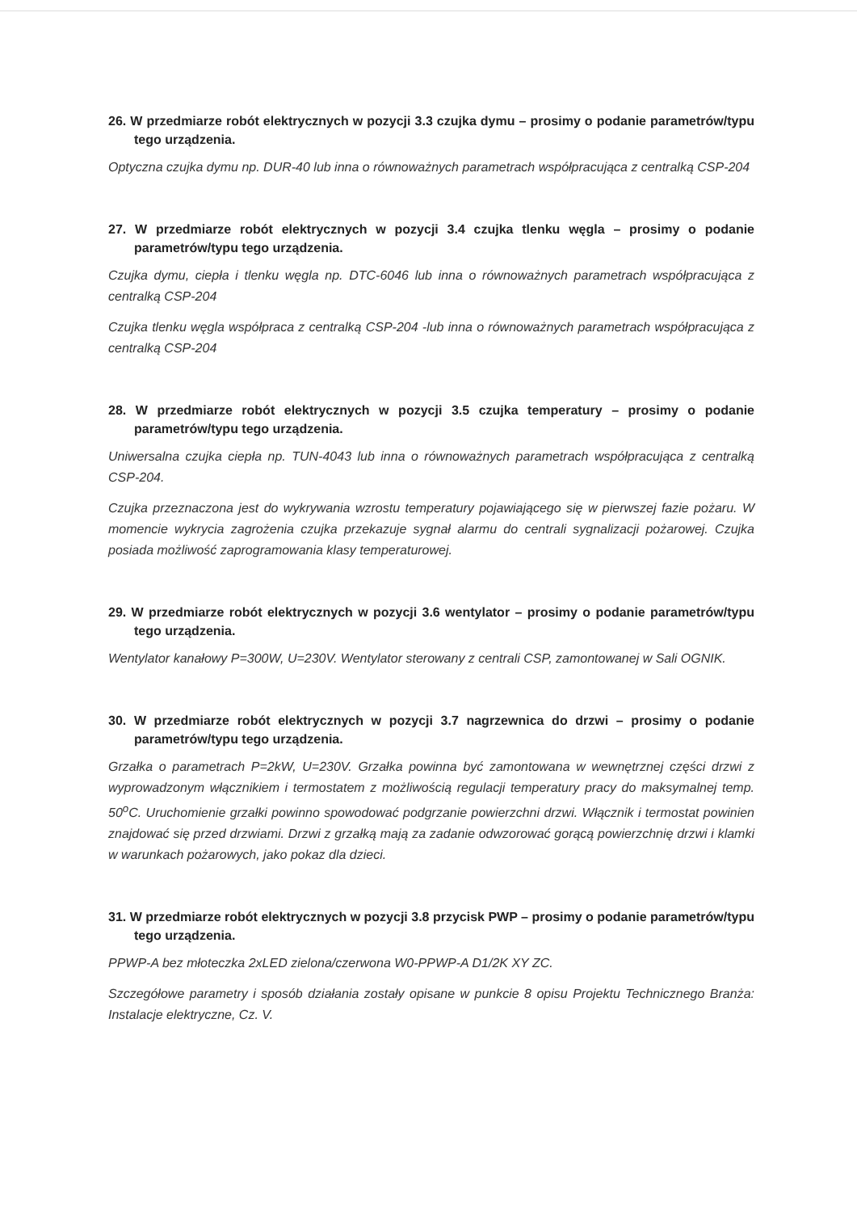26. W przedmiarze robót elektrycznych w pozycji 3.3 czujka dymu – prosimy o podanie parametrów/typu tego urządzenia.
Optyczna czujka dymu np. DUR-40 lub inna o równoważnych parametrach współpracująca z centralką CSP-204
27. W przedmiarze robót elektrycznych w pozycji 3.4 czujka tlenku węgla – prosimy o podanie parametrów/typu tego urządzenia.
Czujka dymu, ciepła i tlenku węgla np. DTC-6046 lub inna o równoważnych parametrach współpracująca z centralką CSP-204
Czujka tlenku węgla współpraca z centralką CSP-204 -lub inna o równoważnych parametrach współpracująca z centralką CSP-204
28. W przedmiarze robót elektrycznych w pozycji 3.5 czujka temperatury – prosimy o podanie parametrów/typu tego urządzenia.
Uniwersalna czujka ciepła np. TUN-4043 lub inna o równoważnych parametrach współpracująca z centralką CSP-204.
Czujka przeznaczona jest do wykrywania wzrostu temperatury pojawiającego się w pierwszej fazie pożaru. W momencie wykrycia zagrożenia czujka przekazuje sygnał alarmu do centrali sygnalizacji pożarowej. Czujka posiada możliwość zaprogramowania klasy temperaturowej.
29. W przedmiarze robót elektrycznych w pozycji 3.6 wentylator – prosimy o podanie parametrów/typu tego urządzenia.
Wentylator kanałowy P=300W, U=230V. Wentylator sterowany z centrali CSP, zamontowanej w Sali OGNIK.
30. W przedmiarze robót elektrycznych w pozycji 3.7 nagrzewnica do drzwi – prosimy o podanie parametrów/typu tego urządzenia.
Grzałka o parametrach P=2kW, U=230V. Grzałka powinna być zamontowana w wewnętrznej części drzwi z wyprowadzonym włącznikiem i termostatem z możliwością regulacji temperatury pracy do maksymalnej temp. 50<sup>o</sup>C. Uruchomienie grzałki powinno spowodować podgrzanie powierzchni drzwi. Włącznik i termostat powinien znajdować się przed drzwiami. Drzwi z grzałką mają za zadanie odwzorować gorącą powierzchnię drzwi i klamki w warunkach pożarowych, jako pokaz dla dzieci.
31. W przedmiarze robót elektrycznych w pozycji 3.8 przycisk PWP – prosimy o podanie parametrów/typu tego urządzenia.
PPWP-A bez młoteczka 2xLED zielona/czerwona W0-PPWP-A D1/2K XY ZC.
Szczegółowe parametry i sposób działania zostały opisane w punkcie 8 opisu Projektu Technicznego Branża: Instalacje elektryczne, Cz. V.